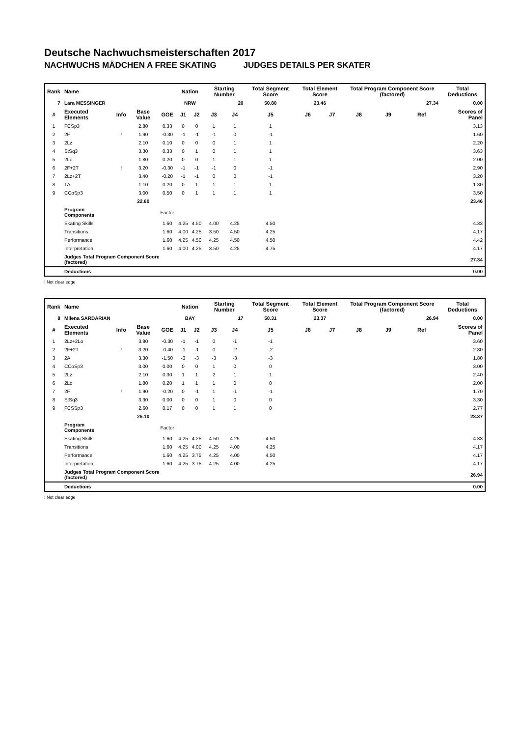Deutsche Nachwuchsmeisterschaften 2017
NACHWUCHS MÄDCHEN A FREE SKATING JUDGES DETAILS PER SKATER
| Rank | Name | | | | Nation | | Starting Number | | Total Segment Score | Total Element Score | | Total Program Component Score (factored) | | | Total Deductions |
| --- | --- | --- | --- | --- | --- | --- | --- | --- | --- | --- | --- | --- | --- | --- | --- |
| 7 | Lara MESSINGER | | | | NRW | | 20 | | 50.80 | 23.46 | | 27.34 | | | 0.00 |
| # | Executed Elements | Info | Base Value | GOE | J1 | J2 | J3 | J4 | J5 | J6 | J7 | J8 | J9 | Ref | Scores of Panel |
| 1 | FCSp3 | | 2.80 | 0.33 | 0 | 0 | 1 | 1 | 1 | | | | | | 3.13 |
| 2 | 2F | ! | 1.90 | -0.30 | -1 | -1 | -1 | 0 | -1 | | | | | | 1.60 |
| 3 | 2Lz | | 2.10 | 0.10 | 0 | 0 | 0 | 1 | 1 | | | | | | 2.20 |
| 4 | StSq3 | | 3.30 | 0.33 | 0 | 1 | 0 | 1 | 1 | | | | | | 3.63 |
| 5 | 2Lo | | 1.80 | 0.20 | 0 | 0 | 1 | 1 | 1 | | | | | | 2.00 |
| 6 | 2F+2T | ! | 3.20 | -0.30 | -1 | -1 | -1 | 0 | -1 | | | | | | 2.90 |
| 7 | 2Lz+2T | | 3.40 | -0.20 | -1 | -1 | 0 | 0 | -1 | | | | | | 3.20 |
| 8 | 1A | | 1.10 | 0.20 | 0 | 1 | 1 | 1 | 1 | | | | | | 1.30 |
| 9 | CCoSp3 | | 3.00 | 0.50 | 0 | 1 | 1 | 1 | 1 | | | | | | 3.50 |
| | | | 22.60 | | | | | | | | | | | | 23.46 |
| | Program Components | | | Factor | | | | | | | | | | | |
| | Skating Skills | | | 1.60 | 4.25 | 4.50 | 4.00 | 4.25 | 4.50 | | | | | | 4.33 |
| | Transitions | | | 1.60 | 4.00 | 4.25 | 3.50 | 4.50 | 4.25 | | | | | | 4.17 |
| | Performance | | | 1.60 | 4.25 | 4.50 | 4.25 | 4.50 | 4.50 | | | | | | 4.42 |
| | Interpretation | | | 1.60 | 4.00 | 4.25 | 3.50 | 4.25 | 4.75 | | | | | | 4.17 |
| | Judges Total Program Component Score (factored) | | | | | | | | | | | | | | 27.34 |
| | Deductions | | | | | | | | | | | | | | 0.00 |
! Not clear edge
| Rank | Name | | | | Nation | | Starting Number | | Total Segment Score | Total Element Score | | Total Program Component Score (factored) | | | Total Deductions |
| --- | --- | --- | --- | --- | --- | --- | --- | --- | --- | --- | --- | --- | --- | --- | --- |
| 8 | Milena SARDARIAN | | | | BAY | | 17 | | 50.31 | 23.37 | | 26.94 | | | 0.00 |
| # | Executed Elements | Info | Base Value | GOE | J1 | J2 | J3 | J4 | J5 | J6 | J7 | J8 | J9 | Ref | Scores of Panel |
| 1 | 2Lz+2Lo | | 3.90 | -0.30 | -1 | -1 | 0 | -1 | -1 | | | | | | 3.60 |
| 2 | 2F+2T | ! | 3.20 | -0.40 | -1 | -1 | 0 | -2 | -2 | | | | | | 2.80 |
| 3 | 2A | | 3.30 | -1.50 | -3 | -3 | -3 | -3 | -3 | | | | | | 1.80 |
| 4 | CCoSp3 | | 3.00 | 0.00 | 0 | 0 | 1 | 0 | 0 | | | | | | 3.00 |
| 5 | 2Lz | | 2.10 | 0.30 | 1 | 1 | 2 | 1 | 1 | | | | | | 2.40 |
| 6 | 2Lo | | 1.80 | 0.20 | 1 | 1 | 1 | 0 | 0 | | | | | | 2.00 |
| 7 | 2F | ! | 1.90 | -0.20 | 0 | -1 | 1 | -1 | -1 | | | | | | 1.70 |
| 8 | StSq3 | | 3.30 | 0.00 | 0 | 0 | 1 | 0 | 0 | | | | | | 3.30 |
| 9 | FCSSp3 | | 2.60 | 0.17 | 0 | 0 | 1 | 1 | 0 | | | | | | 2.77 |
| | | | 25.10 | | | | | | | | | | | | 23.37 |
| | Program Components | | | Factor | | | | | | | | | | | |
| | Skating Skills | | | 1.60 | 4.25 | 4.25 | 4.50 | 4.25 | 4.50 | | | | | | 4.33 |
| | Transitions | | | 1.60 | 4.25 | 4.00 | 4.25 | 4.00 | 4.25 | | | | | | 4.17 |
| | Performance | | | 1.60 | 4.25 | 3.75 | 4.25 | 4.00 | 4.50 | | | | | | 4.17 |
| | Interpretation | | | 1.60 | 4.25 | 3.75 | 4.25 | 4.00 | 4.25 | | | | | | 4.17 |
| | Judges Total Program Component Score (factored) | | | | | | | | | | | | | | 26.94 |
| | Deductions | | | | | | | | | | | | | | 0.00 |
! Not clear edge